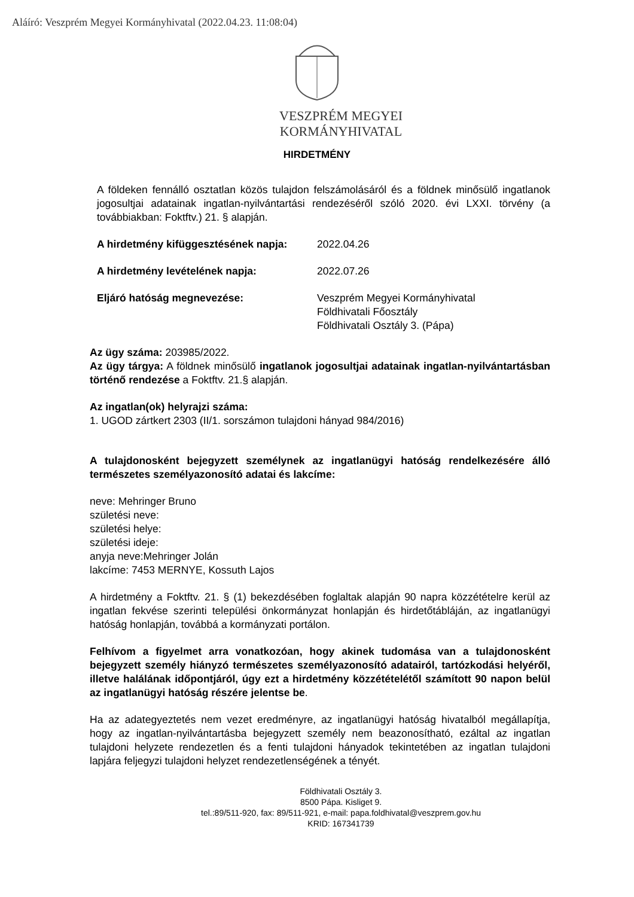Aláíró: Veszprém Megyei Kormányhivatal (2022.04.23. 11:08:04)
VESZPRÉM MEGYEI
KORMÁNYHIVATAL
HIRDETMÉNY
A földeken fennálló osztatlan közös tulajdon felszámolásáról és a földnek minősülő ingatlanok jogosultjai adatainak ingatlan-nyilvántartási rendezéséről szóló 2020. évi LXXI. törvény (a továbbiakban: Foktftv.) 21. § alapján.
A hirdetmény kifüggesztésének napja: 2022.04.26
A hirdetmény levételének napja: 2022.07.26
Eljáró hatóság megnevezése: Veszprém Megyei Kormányhivatal
Földhivatali Főosztály
Földhivatali Osztály 3. (Pápa)
Az ügy száma: 203985/2022.
Az ügy tárgya: A földnek minősülő ingatlanok jogosultjai adatainak ingatlan-nyilvántartásban történő rendezése a Foktftv. 21.§ alapján.
Az ingatlan(ok) helyrajzi száma:
1. UGOD zártkert 2303 (II/1. sorszámon tulajdoni hányad 984/2016)
A tulajdonosként bejegyzett személynek az ingatlanügyi hatóság rendelkezésére álló természetes személyazonosító adatai és lakcíme:
neve: Mehringer Bruno
születési neve:
születési helye:
születési ideje:
anyja neve:Mehringer Jolán
lakcíme: 7453 MERNYE, Kossuth Lajos
A hirdetmény a Foktftv. 21. § (1) bekezdésében foglaltak alapján 90 napra közzétételre kerül az ingatlan fekvése szerinti települési önkormányzat honlapján és hirdetőtábláján, az ingatlanügyi hatóság honlapján, továbbá a kormányzati portálon.
Felhívom a figyelmet arra vonatkozóan, hogy akinek tudomása van a tulajdonosként bejegyzett személy hiányzó természetes személyazonosító adatairól, tartózkodási helyéről, illetve halálának időpontjáról, úgy ezt a hirdetmény közzétételétől számított 90 napon belül az ingatlanügyi hatóság részére jelentse be.
Ha az adategyeztetés nem vezet eredményre, az ingatlanügyi hatóság hivatalból megállapítja, hogy az ingatlan-nyilvántartásba bejegyzett személy nem beazonosítható, ezáltal az ingatlan tulajdoni helyzete rendezetlen és a fenti tulajdoni hányadok tekintetében az ingatlan tulajdoni lapjára feljegyzi tulajdoni helyzet rendezetlenségének a tényét.
Földhivatali Osztály 3.
8500 Pápa. Kisliget 9.
tel.:89/511-920, fax: 89/511-921, e-mail: papa.foldhivatal@veszprem.gov.hu
KRID: 167341739